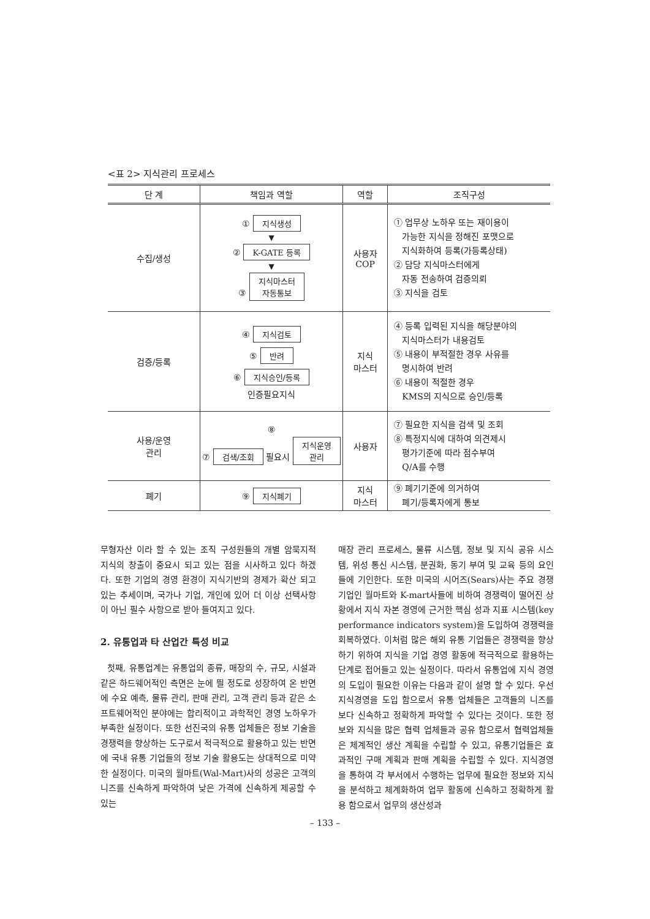<표 2> 지식관리 프로세스
| 단 계 | 책임과 역할 | 역할 | 조직구성 |
| --- | --- | --- | --- |
| 수집/생성 | ① 지식생성 ▼ ② K-GATE 등록 ▼ ③ 지식마스터 자동통보 | 사용자 COP | ① 업무상 노하우 또는 재이용이 가능한 지식을 정해진 포맷으로 지식화하여 등록(가등록상태) ② 담당 지식마스터에게 자동 전송하여 검증의뢰 ③ 지식을 검토 |
| 검증/등록 | ④ 지식검토 ⑤ 반려 ⑥ 지식승인/등록 인증필요지식 | 지식 마스터 | ④ 등록 입력된 지식을 해당분야의 지식마스터가 내용검토 ⑤ 내용이 부적절한 경우 사유를 명시하여 반려 ⑥ 내용이 적절한 경우 KMS의 지식으로 승인/등록 |
| 사용/운영 관리 | ⑧ ⑦ 검색/조회 필요시 지식운영 관리 | 사용자 | ⑦ 필요한 지식을 검색 및 조회 ⑧ 특정지식에 대하여 의견제시 평가기준에 따라 점수부여 Q/A를 수행 |
| 폐기 | ⑨ 지식폐기 | 지식 마스터 | ⑨ 폐기기준에 의거하여 폐기/등록자에게 통보 |
무형자산 이라 할 수 있는 조직 구성원들의 개별 암묵지적 지식의 창출이 중요시 되고 있는 점을 시사하고 있다 하겠다. 또한 기업의 경영 환경이 지식기반의 경제가 확산 되고 있는 추세이며, 국가나 기업, 개인에 있어 더 이상 선택사항이 아닌 필수 사항으로 받아 들여지고 있다.
2. 유통업과 타 산업간 특성 비교
첫째, 유통업계는 유통업의 종류, 매장의 수, 규모, 시설과 같은 하드웨어적인 측면은 눈에 띌 정도로 성장하여 온 반면에 수요 예측, 물류 관리, 판매 관리, 고객 관리 등과 같은 소프트웨어적인 분야에는 합리적이고 과학적인 경영 노하우가 부족한 실정이다. 또한 선진국의 유통 업체들은 정보 기술을 경쟁력을 향상하는 도구로서 적극적으로 활용하고 있는 반면에 국내 유통 기업들의 정보 기술 활용도는 상대적으로 미약한 실정이다. 미국의 월마트(Wal-Mart)사의 성공은 고객의 니즈를 신속하게 파악하여 낮은 가격에 신속하게 제공할 수 있는
매장 관리 프로세스, 물류 시스템, 정보 및 지식 공유 시스템, 위성 통신 시스템, 분권화, 동기 부여 및 교육 등의 요인들에 기인한다. 또한 미국의 시어즈(Sears)사는 주요 경쟁 기업인 월마트와 K-mart사들에 비하여 경쟁력이 떨어진 상황에서 지식 자본 경영에 근거한 핵심 성과 지표 시스템(key performance indicators system)을 도입하여 경쟁력을 회복하였다. 이처럼 많은 해외 유통 기업들은 경쟁력을 향상하기 위하여 지식을 기업 경영 활동에 적극적으로 활용하는 단계로 접어들고 있는 실정이다. 따라서 유통업에 지식 경영의 도입이 필요한 이유는 다음과 같이 설명 할 수 있다. 우선 지식경영을 도입 함으로서 유통 업체들은 고객들의 니즈를 보다 신속하고 정확하게 파악할 수 있다는 것이다. 또한 정보와 지식을 많은 협력 업체들과 공유 함으로서 협력업체들은 체계적인 생산 계획을 수립할 수 있고, 유통기업들은 효과적인 구매 계획과 판매 계획을 수립할 수 있다. 지식경영을 통하여 각 부서에서 수행하는 업무에 필요한 정보와 지식을 분석하고 체계화하여 업무 활동에 신속하고 정확하게 활용 함으로서 업무의 생산성과
– 133 –